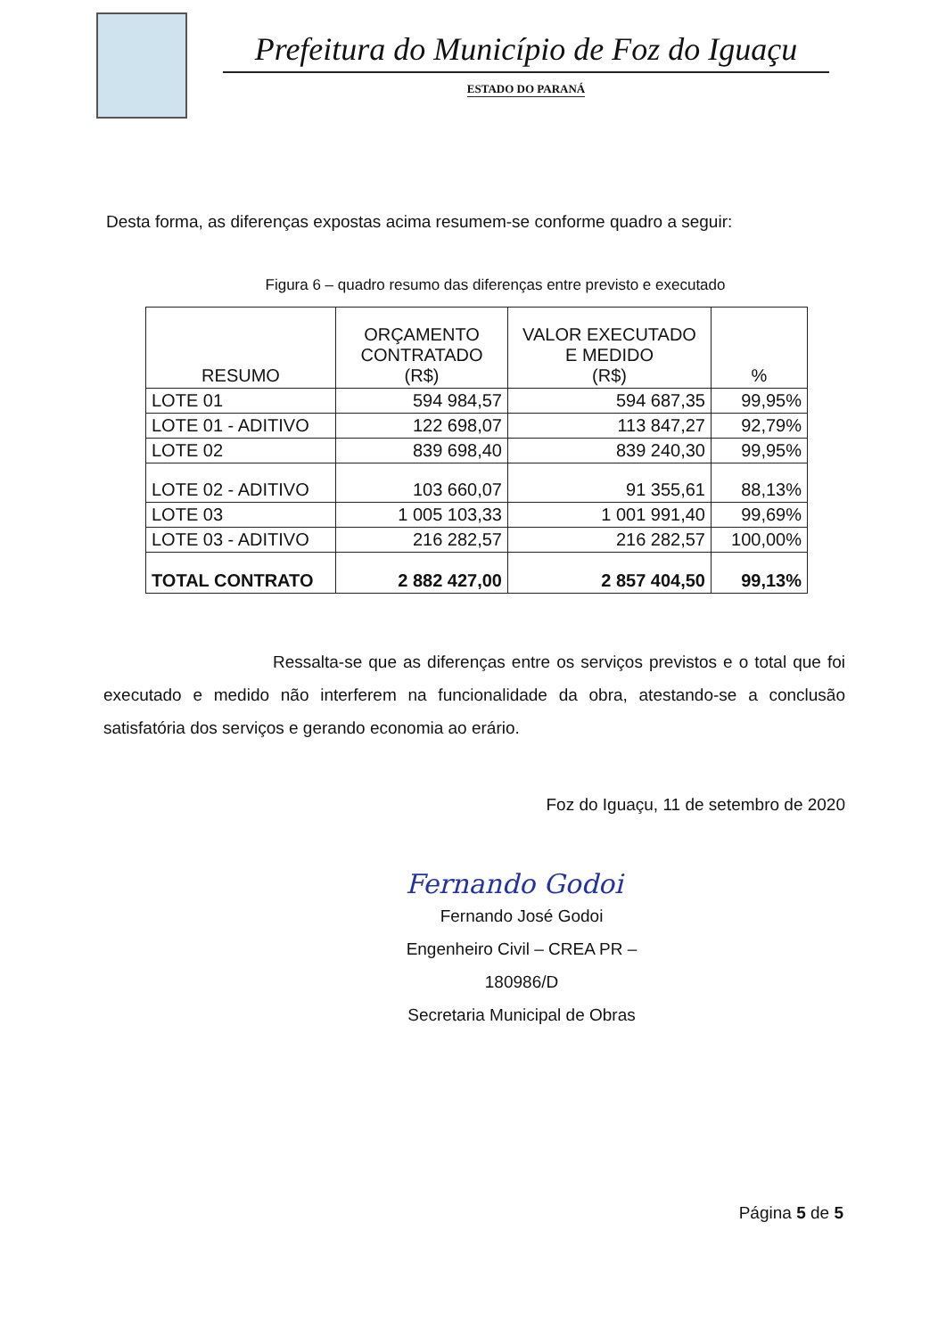Prefeitura do Município de Foz do Iguaçu
ESTADO DO PARANÁ
Desta forma, as diferenças expostas acima resumem-se conforme quadro a seguir:
Figura 6 – quadro resumo das diferenças entre previsto e executado
| RESUMO | ORÇAMENTO CONTRATADO (R$) | VALOR EXECUTADO E MEDIDO (R$) | % |
| --- | --- | --- | --- |
| LOTE 01 | 594 984,57 | 594 687,35 | 99,95% |
| LOTE 01 - ADITIVO | 122 698,07 | 113 847,27 | 92,79% |
| LOTE 02 | 839 698,40 | 839 240,30 | 99,95% |
| LOTE 02 - ADITIVO | 103 660,07 | 91 355,61 | 88,13% |
| LOTE 03 | 1 005 103,33 | 1 001 991,40 | 99,69% |
| LOTE 03 - ADITIVO | 216 282,57 | 216 282,57 | 100,00% |
| TOTAL CONTRATO | 2 882 427,00 | 2 857 404,50 | 99,13% |
Ressalta-se que as diferenças entre os serviços previstos e o total que foi executado e medido não interferem na funcionalidade da obra, atestando-se a conclusão satisfatória dos serviços e gerando economia ao erário.
Foz do Iguaçu, 11 de setembro de 2020
Fernando Godoi
Fernando José Godoi
Engenheiro Civil – CREA PR – 180986/D
Secretaria Municipal de Obras
Página 5 de 5